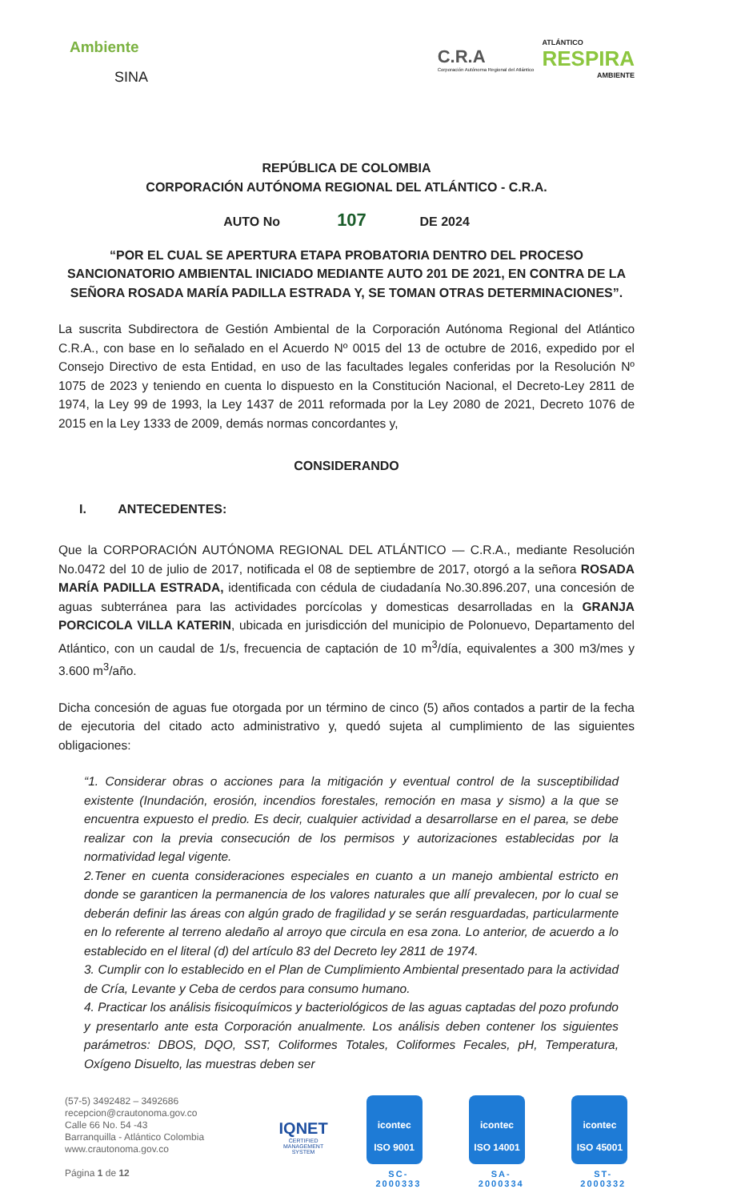Ambiente
SINA
C.R.A
Corporación Autónoma Regional del Atlántico
ATLÁNTICO
RESPIRA
AMBIENTE
REPÚBLICA DE COLOMBIA
CORPORACIÓN AUTÓNOMA REGIONAL DEL ATLÁNTICO - C.R.A.
AUTO No 107 DE 2024
“POR EL CUAL SE APERTURA ETAPA PROBATORIA DENTRO DEL PROCESO SANCIONATORIO AMBIENTAL INICIADO MEDIANTE AUTO 201 DE 2021, EN CONTRA DE LA SEÑORA ROSADA MARÍA PADILLA ESTRADA Y, SE TOMAN OTRAS DETERMINACIONES”.
La suscrita Subdirectora de Gestión Ambiental de la Corporación Autónoma Regional del Atlántico C.R.A., con base en lo señalado en el Acuerdo Nº 0015 del 13 de octubre de 2016, expedido por el Consejo Directivo de esta Entidad, en uso de las facultades legales conferidas por la Resolución Nº 1075 de 2023 y teniendo en cuenta lo dispuesto en la Constitución Nacional, el Decreto-Ley 2811 de 1974, la Ley 99 de 1993, la Ley 1437 de 2011 reformada por la Ley 2080 de 2021, Decreto 1076 de 2015 en la Ley 1333 de 2009, demás normas concordantes y,
CONSIDERANDO
I. ANTECEDENTES:
Que la CORPORACIÓN AUTÓNOMA REGIONAL DEL ATLÁNTICO — C.R.A., mediante Resolución No.0472 del 10 de julio de 2017, notificada el 08 de septiembre de 2017, otorgó a la señora ROSADA MARÍA PADILLA ESTRADA, identificada con cédula de ciudadanía No.30.896.207, una concesión de aguas subterránea para las actividades porcícolas y domesticas desarrolladas en la GRANJA PORCICOLA VILLA KATERIN, ubicada en jurisdicción del municipio de Polonuevo, Departamento del Atlántico, con un caudal de 1/s, frecuencia de captación de 10 m<sup>3</sup>/día, equivalentes a 300 m3/mes y 3.600 m<sup>3</sup>/año.
Dicha concesión de aguas fue otorgada por un término de cinco (5) años contados a partir de la fecha de ejecutoria del citado acto administrativo y, quedó sujeta al cumplimiento de las siguientes obligaciones:
“1. Considerar obras o acciones para la mitigación y eventual control de la susceptibilidad existente (Inundación, erosión, incendios forestales, remoción en masa y sismo) a la que se encuentra expuesto el predio. Es decir, cualquier actividad a desarrollarse en el parea, se debe realizar con la previa consecución de los permisos y autorizaciones establecidas por la normatividad legal vigente.
2.Tener en cuenta consideraciones especiales en cuanto a un manejo ambiental estricto en donde se garanticen la permanencia de los valores naturales que allí prevalecen, por lo cual se deberán definir las áreas con algún grado de fragilidad y se serán resguardadas, particularmente en lo referente al terreno aledaño al arroyo que circula en esa zona. Lo anterior, de acuerdo a lo establecido en el literal (d) del artículo 83 del Decreto ley 2811 de 1974.
3. Cumplir con lo establecido en el Plan de Cumplimiento Ambiental presentado para la actividad de Cría, Levante y Ceba de cerdos para consumo humano.
4. Practicar los análisis fisicoquímicos y bacteriológicos de las aguas captadas del pozo profundo y presentarlo ante esta Corporación anualmente. Los análisis deben contener los siguientes parámetros: DBOS, DQO, SST, Coliformes Totales, Coliformes Fecales, pH, Temperatura, Oxígeno Disuelto, las muestras deben ser
(57-5) 3492482 – 3492686
recepcion@crautonoma.gov.co
Calle 66 No. 54 -43
Barranquilla - Atlántico Colombia
www.crautonoma.gov.co
Página 1 de 12
IQNET
CERTIFIED
MANAGEMENT
SYSTEM
icontec
ISO 9001
SC-2000333
icontec
ISO 14001
SA-2000334
icontec
ISO 45001
ST-2000332